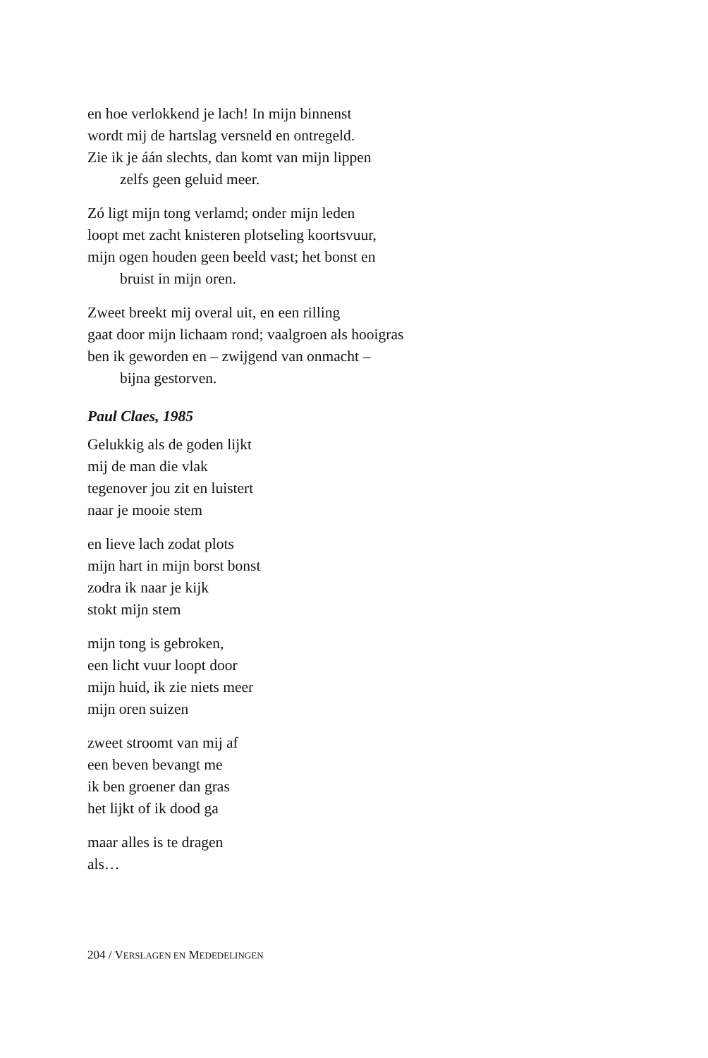en hoe verlokkend je lach! In mijn binnenst
wordt mij de hartslag versneld en ontregeld.
Zie ik je áán slechts, dan komt van mijn lippen
zelfs geen geluid meer.
Zó ligt mijn tong verlamd; onder mijn leden
loopt met zacht knisteren plotseling koortsvuur,
mijn ogen houden geen beeld vast; het bonst en
bruist in mijn oren.
Zweet breekt mij overal uit, en een rilling
gaat door mijn lichaam rond; vaalgroen als hooigras
ben ik geworden en – zwijgend van onmacht –
bijna gestorven.
Paul Claes, 1985
Gelukkig als de goden lijkt
mij de man die vlak
tegenover jou zit en luistert
naar je mooie stem
en lieve lach zodat plots
mijn hart in mijn borst bonst
zodra ik naar je kijk
stokt mijn stem
mijn tong is gebroken,
een licht vuur loopt door
mijn huid, ik zie niets meer
mijn oren suizen
zweet stroomt van mij af
een beven bevangt me
ik ben groener dan gras
het lijkt of ik dood ga
maar alles is te dragen
als…
204 / VERSLAGEN EN MEDEDELINGEN